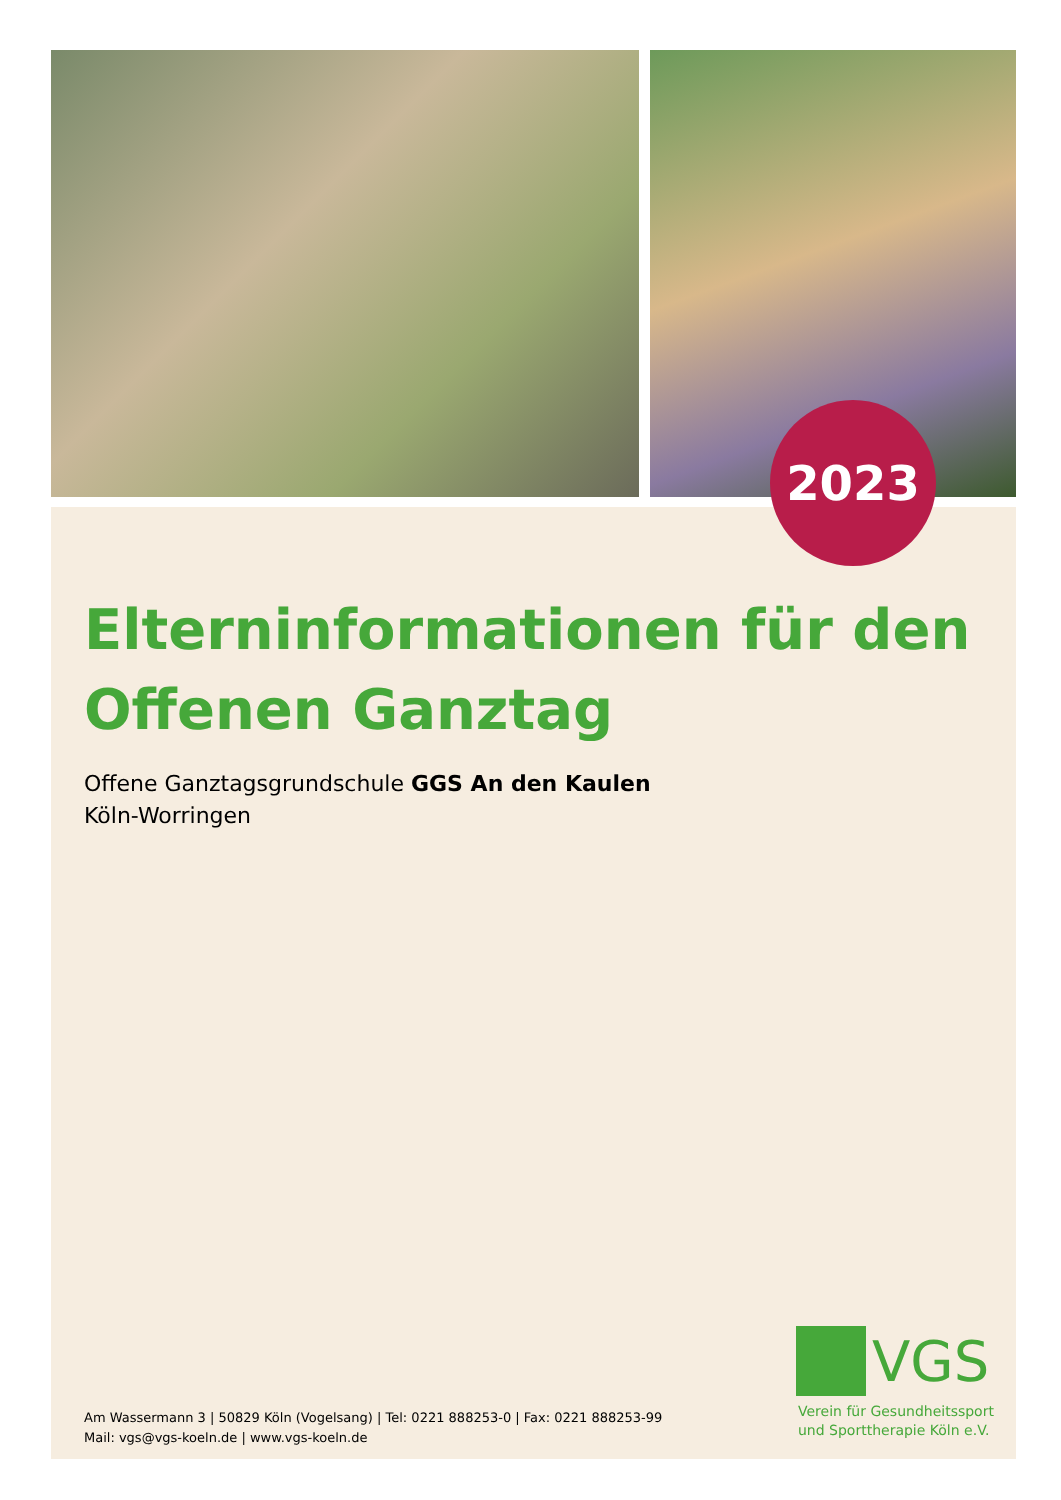2023
Elterninformationen für den Offenen Ganztag
Offene Ganztagsgrundschule GGS An den Kaulen
Köln-Worringen
VGS
Verein für Gesundheitssport
und Sporttherapie Köln e.V.
Am Wassermann 3 | 50829 Köln (Vogelsang) | Tel: 0221 888253-0 | Fax: 0221 888253-99
Mail: vgs@vgs-koeln.de | www.vgs-koeln.de